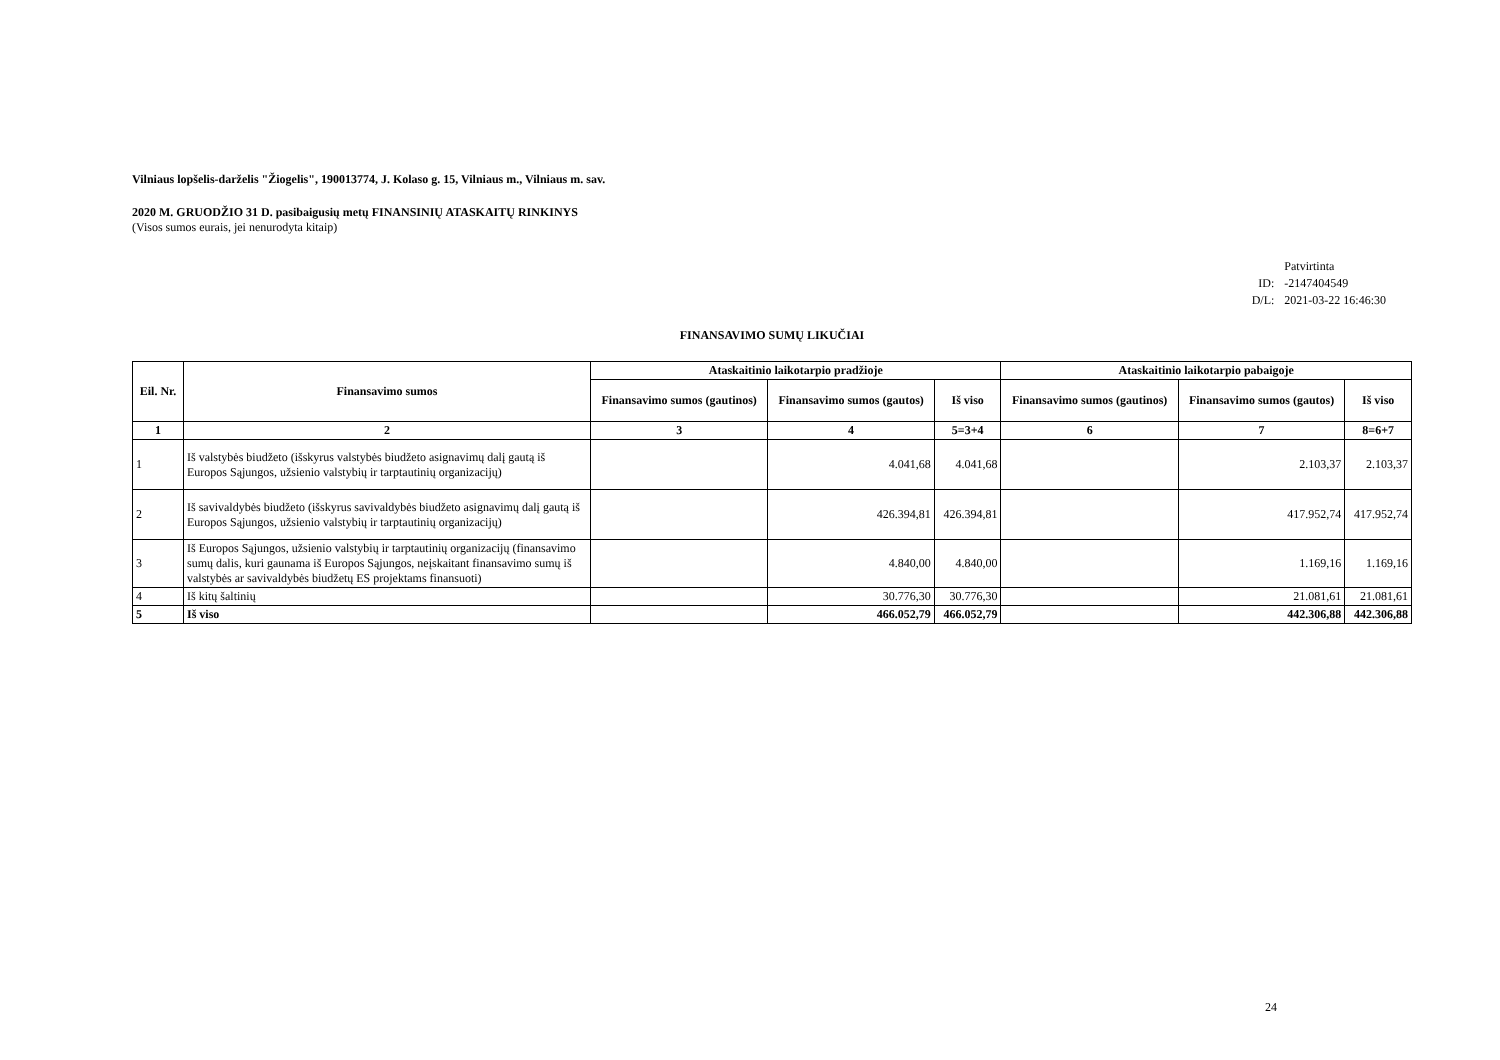Vilniaus lopšelis-darželis "Žiogelis", 190013774, J. Kolaso g. 15, Vilniaus m., Vilniaus m. sav.
2020 M. GRUODŽIO 31 D. pasibaigusių metų FINANSINIŲ ATASKAITŲ RINKINYS
(Visos sumos eurais, jei nenurodyta kitaip)
| | Patvirtinta |
| ID: | -2147404549 |
| D/L: | 2021-03-22 16:46:30 |
FINANSAVIMO SUMŲ LIKUČIAI
| Eil. Nr. | Finansavimo sumos | Ataskaitinio laikotarpio pradžioje | | | Ataskaitinio laikotarpio pabaigoje | | |
| --- | --- | --- | --- | --- | --- | --- | --- |
| | | Finansavimo sumos (gautinos) | Finansavimo sumos (gautos) | Iš viso | Finansavimo sumos (gautinos) | Finansavimo sumos (gautos) | Iš viso |
| 1 | 2 | 3 | 4 | 5=3+4 | 6 | 7 | 8=6+7 |
| 1 | Iš valstybės biudžeto (išskyrus valstybės biudžeto asignavimų dalį gautą iš Europos Sąjungos, užsienio valstybių ir tarptautinių organizacijų) | | 4.041,68 | 4.041,68 | | 2.103,37 | 2.103,37 |
| 2 | Iš savivaldybės biudžeto (išskyrus savivaldybės biudžeto asignavimų dalį gautą iš Europos Sąjungos, užsienio valstybių ir tarptautinių organizacijų) | | 426.394,81 | 426.394,81 | | 417.952,74 | 417.952,74 |
| 3 | Iš Europos Sąjungos, užsienio valstybių ir tarptautinių organizacijų (finansavimo sumų dalis, kuri gaunama iš Europos Sąjungos, neįskaitant finansavimo sumų iš valstybės ar savivaldybės biudžetų ES projektams finansuoti) | | 4.840,00 | 4.840,00 | | 1.169,16 | 1.169,16 |
| 4 | Iš kitų šaltinių | | 30.776,30 | 30.776,30 | | 21.081,61 | 21.081,61 |
| 5 | Iš viso | | 466.052,79 | 466.052,79 | | 442.306,88 | 442.306,88 |
24